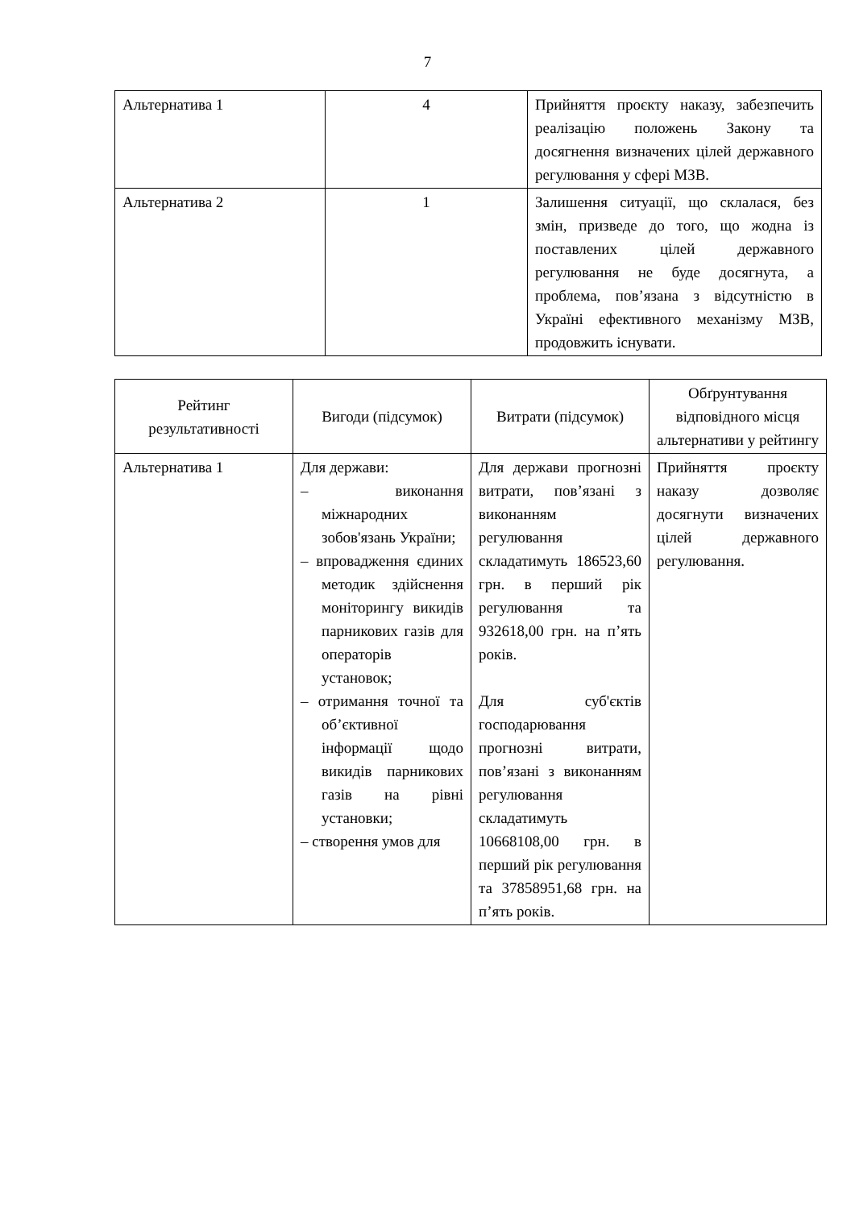7
| Альтернатива 1 | 4 | Прийняття проєкту наказу, забезпечить реалізацію положень Закону та досягнення визначених цілей державного регулювання у сфері МЗВ. |
| Альтернатива 2 | 1 | Залишення ситуації, що склалася, без змін, призведе до того, що жодна із поставлених цілей державного регулювання не буде досягнута, а проблема, пов’язана з відсутністю в Україні ефективного механізму МЗВ, продовжить існувати. |
| Рейтинг результативності | Вигоди (підсумок) | Витрати (підсумок) | Обґрунтування відповідного місця альтернативи у рейтингу |
| --- | --- | --- | --- |
| Альтернатива 1 | Для держави: – виконання міжнародних зобов'язань України; – впровадження єдиних методик здійснення моніторингу викидів парникових газів для операторів установок; – отримання точної та об’єктивної інформації щодо викидів парникових газів на рівні установки; – створення умов для | Для держави прогнозні витрати, пов’язані з виконанням регулювання складатимуть 186523,60 грн. в перший рік регулювання та 932618,00 грн. на п’ять років. Для суб'єктів господарювання прогнозні витрати, пов’язані з виконанням регулювання складатимуть 10668108,00 грн. в перший рік регулювання та 37858951,68 грн. на п’ять років. | Прийняття проєкту наказу дозволяє досягнути визначених цілей державного регулювання. |